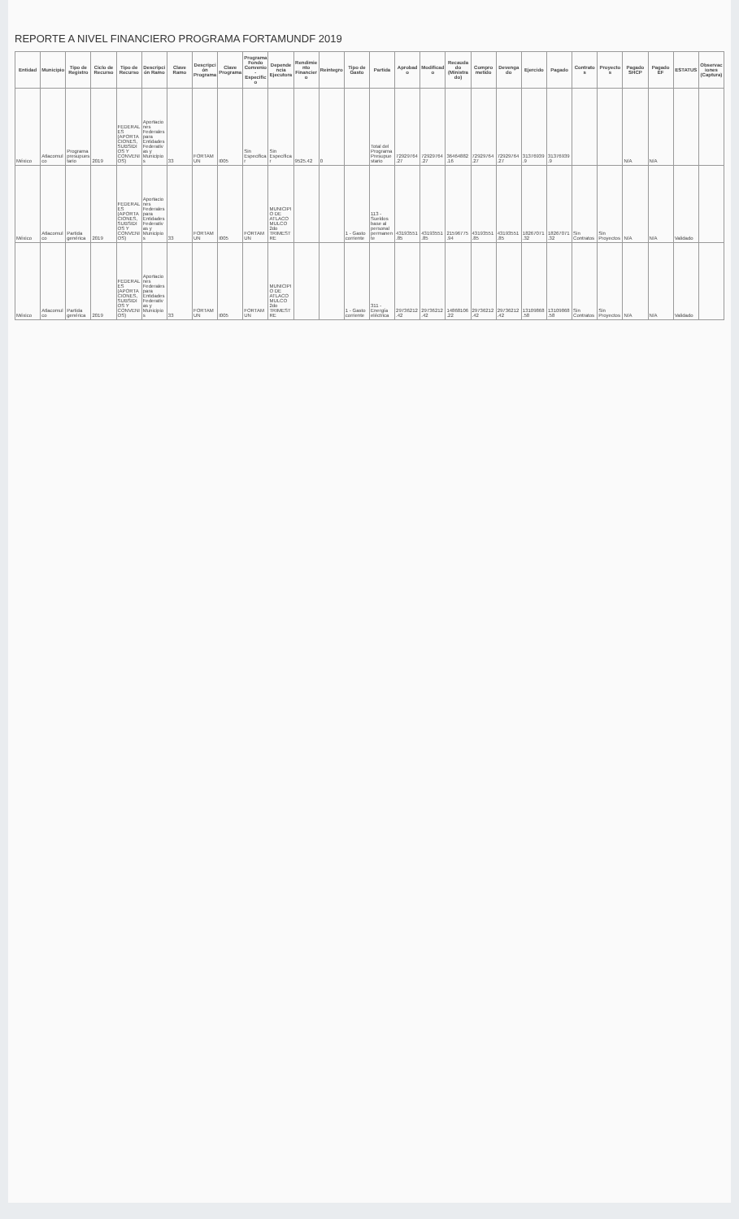REPORTE A NIVEL FINANCIERO PROGRAMA FORTAMUNDF 2019
| Entidad | Municipio | Tipo de Registro | Ciclo de Recurso | Tipo de Recurso | Descripción Ramo | Clave Ramo | Descripción Programa | Clave Programa | Programa Fondo Convenio - Especifico | Dependencia Ejecutora | Rendimiento Financiero | Reintegro | Tipo de Gasto | Partida | Aprobado | Modificado | Recaudado (Ministrado) | Comprometido | Devengado | Ejercido | Pagado | Contratos | Proyectos | Pagado SHCP | Pagado EF | ESTATUS | Observaciones (Captura) |
| --- | --- | --- | --- | --- | --- | --- | --- | --- | --- | --- | --- | --- | --- | --- | --- | --- | --- | --- | --- | --- | --- | --- | --- | --- | --- | --- | --- |
| México | Atlacomulco | Programa presupuestario | 2019 | FEDERALES (APORTACIONES, SUBSIDIOS Y CONVENIOS) | Aportaciones Federales para Entidades Federativas y Municipios | 33 | FORTAMUN | I005 | Sin Especificar | Sin Especificar | 9525.42 | 0 | | Total del Programa Presupuestario | 72929764.27 | 72929764.27 | 36464882.16 | 72929764.27 | 72929764.27 | 31376939.9 | 31376939.9 | | | N/A | N/A | | |
| México | Atlacomulco | Partida genérica | 2019 | FEDERALES (APORTACIONES, SUBSIDIOS Y CONVENIOS) | Aportaciones Federales para Entidades Federativas y Municipios | 33 | FORTAMUN | I005 | FORTAMUN | MUNICIPIO DE ATLACOMULCO 2do TRIMESTRE | | | 1 - Gasto corriente | 113 - Sueldos base al personal permanente | 43193551.85 | 43193551.85 | 21596775.94 | 43193551.85 | 43193551.85 | 18267071.32 | 18267071.32 | Sin Contratos | Sin Proyectos | N/A | N/A | Validado | |
| México | Atlacomulco | Partida genérica | 2019 | FEDERALES (APORTACIONES, SUBSIDIOS Y CONVENIOS) | Aportaciones Federales para Entidades Federativas y Municipios | 33 | FORTAMUN | I005 | FORTAMUN | MUNICIPIO DE ATLACOMULCO 2do TRIMESTRE | | | 1 - Gasto corriente | 311 - Energía eléctrica | 29736212.42 | 29736212.42 | 14868106.22 | 29736212.42 | 29736212.42 | 13109868.58 | 13109868.58 | Sin Contratos | Sin Proyectos | N/A | N/A | Validado | |